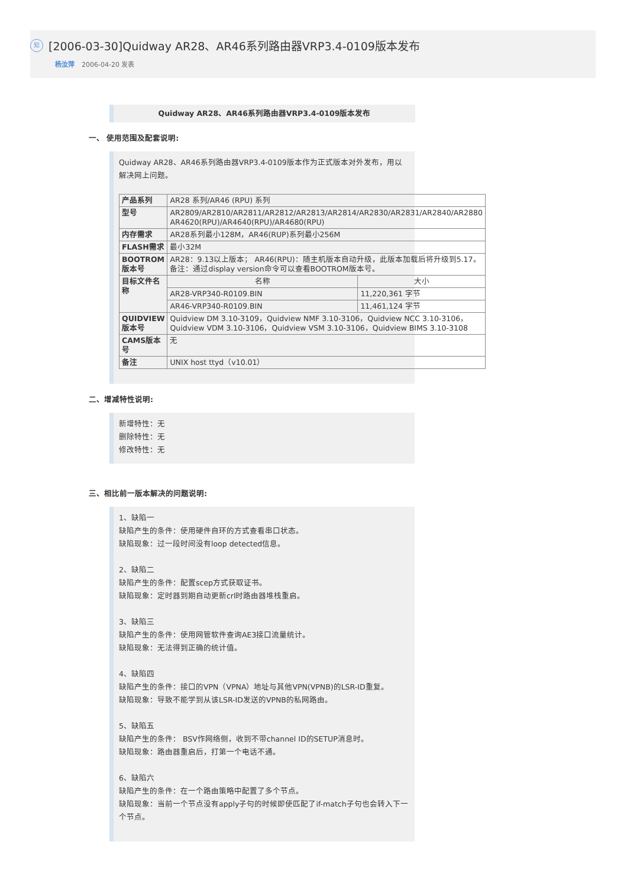知 [2006-03-30]Quidway AR28、AR46系列路由器VRP3.4-0109版本发布
杨汝萍 2006-04-20 发表
Quidway AR28、AR46系列路由器VRP3.4-0109版本发布
一、 使用范围及配套说明:
Quidway AR28、AR46系列路由器VRP3.4-0109版本作为正式版本对外发布，用以解决网上问题。
| 产品系列 | AR28 系列/AR46 (RPU) 系列 | |
| 型号 | AR2809/AR2810/AR2811/AR2812/AR2813/AR2814/AR2830/AR2831/AR2840/AR2880 AR4620(RPU)/AR4640(RPU)/AR4680(RPU) | |
| 内存需求 | AR28系列最小128M，AR46(RUP)系列最小256M | |
| FLASH需求 | 最小32M | |
| BOOTROM版本号 | AR28：9.13以上版本； AR46(RPU)：随主机版本自动升级，此版本加载后将升级到5.17。 备注：通过display version命令可以查看BOOTROM版本号。 | |
| 目标文件名称 | 名称 | 大小 |
| | AR28-VRP340-R0109.BIN | 11,220,361 字节 |
| | AR46-VRP340-R0109.BIN | 11,461,124 字节 |
| QUIDVIEW版本号 | Quidview DM 3.10-3109，Quidview NMF 3.10-3106，Quidview NCC 3.10-3106，Quidview VDM 3.10-3106，Quidview VSM 3.10-3106，Quidview BIMS 3.10-3108 | |
| CAMS版本号 | 无 | |
| 备注 | UNIX host ttyd（v10.01） | |
二、增减特性说明:
新增特性：无
删除特性：无
修改特性：无
三、相比前一版本解决的问题说明:
1、缺陷一
缺陷产生的条件：使用硬件自环的方式查看串口状态。
缺陷现象：过一段时间没有loop detected信息。
2、缺陷二
缺陷产生的条件：配置scep方式获取证书。
缺陷现象：定时器到期自动更新crl时路由器堆栈重启。
3、缺陷三
缺陷产生的条件：使用网管软件查询AE3接口流量统计。
缺陷现象：无法得到正确的统计值。
4、缺陷四
缺陷产生的条件：接口的VPN（VPNA）地址与其他VPN(VPNB)的LSR-ID重复。
缺陷现象：导致不能学到从该LSR-ID发送的VPNB的私网路由。
5、缺陷五
缺陷产生的条件： BSV作网络侧，收到不带channel ID的SETUP消息时。
缺陷现象：路由器重启后，打第一个电话不通。
6、缺陷六
缺陷产生的条件：在一个路由策略中配置了多个节点。
缺陷现象：当前一个节点没有apply子句的时候即使匹配了if-match子句也会转入下一个节点。